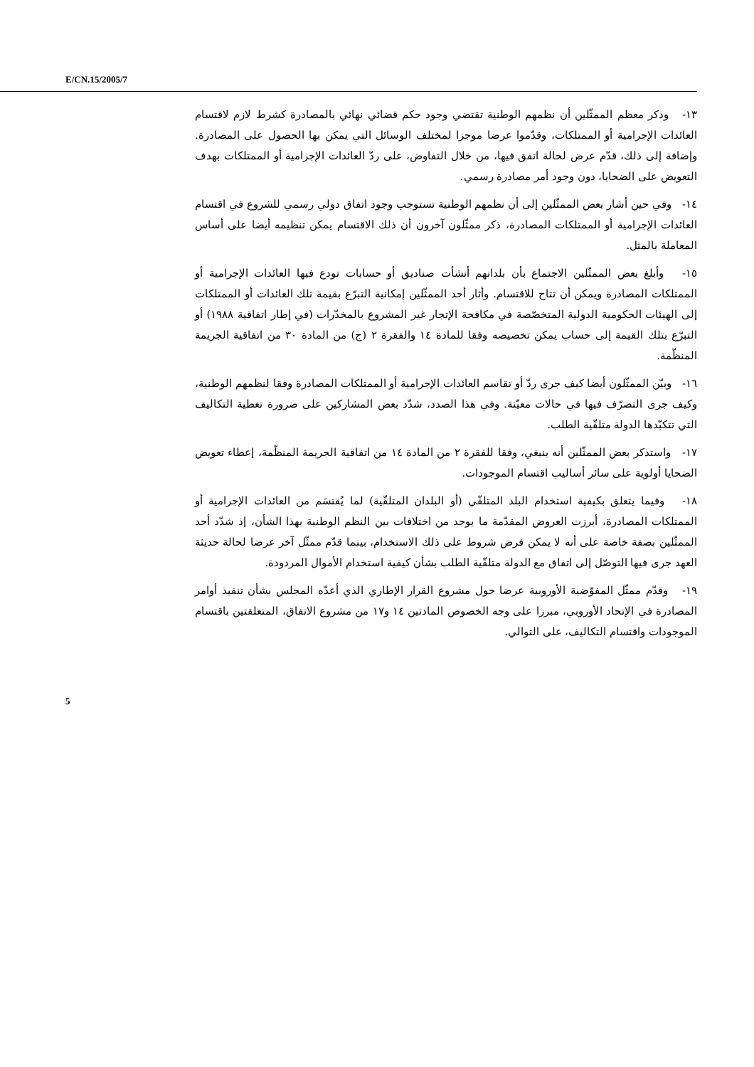E/CN.15/2005/7
١٣- وذكر معظم الممثّلين أن نظمهم الوطنية تقتضي وجود حكم قضائي نهائي بالمصادرة كشرط لازم لاقتسام العائدات الإجرامية أو الممتلكات، وقدّموا عرضا موجزا لمختلف الوسائل التي يمكن بها الحصول على المصادرة. وإضافة إلى ذلك، قدّم عرض لحالة اتفق فيها، من خلال التفاوض، على ردّ العائدات الإجرامية أو الممتلكات بهدف التعويض على الضحايا، دون وجود أمر مصادرة رسمي.
١٤- وفي حين أشار بعض الممثّلين إلى أن نظمهم الوطنية تستوجب وجود اتفاق دولي رسمي للشروع في اقتسام العائدات الإجرامية أو الممتلكات المصادرة، ذكر ممثّلون آخرون أن ذلك الاقتسام يمكن تنظيمه أيضا على أساس المعاملة بالمثل.
١٥- وأبلغ بعض الممثّلين الاجتماع بأن بلدانهم أنشأت صناديق أو حسابات تودع فيها العائدات الإجرامية أو الممتلكات المصادرة ويمكن أن تتاح للاقتسام. وأثار أحد الممثّلين إمكانية التبرّع بقيمة تلك العائدات أو الممتلكات إلى الهيئات الحكومية الدولية المتخصّصة في مكافحة الإتجار غير المشروع بالمخدّرات (في إطار اتفاقية ١٩٨٨) أو التبرّع بتلك القيمة إلى حساب يمكن تخصيصه وفقا للمادة ١٤ والفقرة ٢ (ج) من المادة ٣٠ من اتفاقية الجريمة المنظّمة.
١٦- وبيّن الممثّلون أيضا كيف جرى ردّ أو تقاسم العائدات الإجرامية أو الممتلكات المصادرة وفقا لنظمهم الوطنية، وكيف جرى التصرّف فيها في حالات معيّنة. وفي هذا الصدد، شدّد بعض المشاركين على ضرورة تغطية التكاليف التي تتكبّدها الدولة متلقّية الطلب.
١٧- واستذكر بعض الممثّلين أنه ينبغي، وفقا للفقرة ٢ من المادة ١٤ من اتفاقية الجريمة المنظّمة، إعطاء تعويض الضحايا أولوية على سائر أساليب اقتسام الموجودات.
١٨- وفيما يتعلق بكيفية استخدام البلد المتلقّي (أو البلدان المتلقّية) لما يُقتسَم من العائدات الإجرامية أو الممتلكات المصادرة، أبرزت العروض المقدّمة ما يوجد من اختلافات بين النظم الوطنية بهذا الشأن، إذ شدّد أحد الممثّلين بصفة خاصة على أنه لا يمكن فرض شروط على ذلك الاستخدام، بينما قدّم ممثّل آخر عرضا لحالة حديثة العهد جرى فيها التوصّل إلى اتفاق مع الدولة متلقّية الطلب بشأن كيفية استخدام الأموال المردودة.
١٩- وقدّم ممثّل المفوّضية الأوروبية عرضا حول مشروع القرار الإطاري الذي أعدّه المجلس بشأن تنفيذ أوامر المصادرة في الإتحاد الأوروبي، مبرزا على وجه الخصوص المادتين ١٤ و١٧ من مشروع الاتفاق، المتعلقتين باقتسام الموجودات واقتسام التكاليف، على التوالي.
5